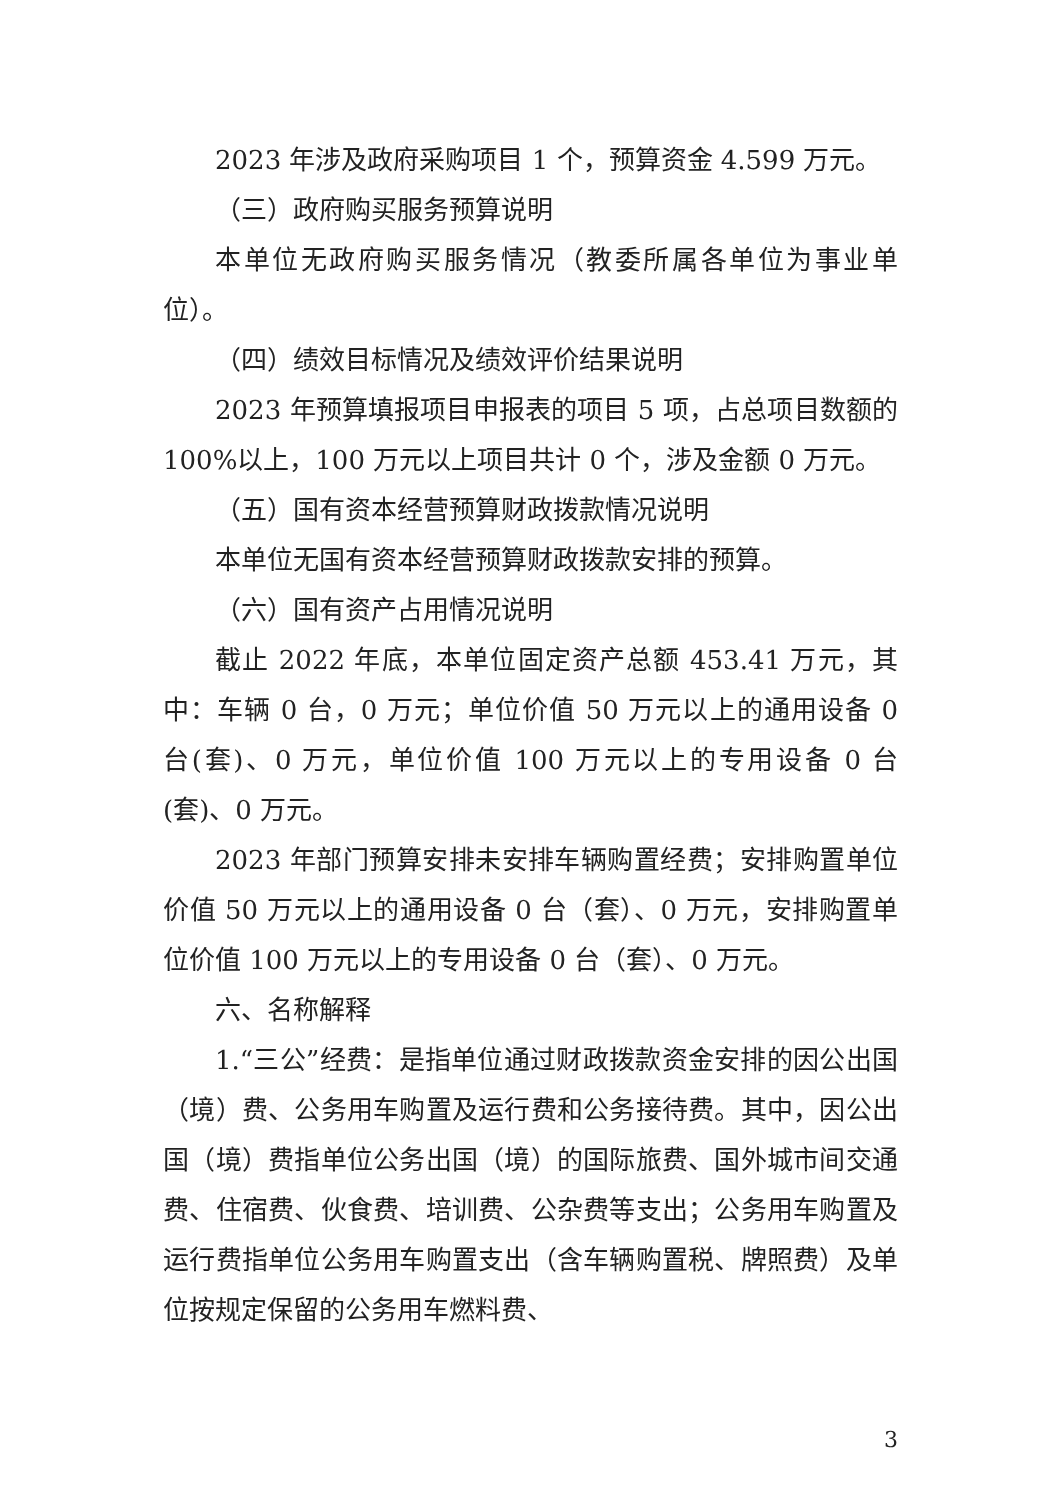2023 年涉及政府采购项目 1 个，预算资金 4.599 万元。
（三）政府购买服务预算说明
本单位无政府购买服务情况（教委所属各单位为事业单位）。
（四）绩效目标情况及绩效评价结果说明
2023 年预算填报项目申报表的项目 5 项，占总项目数额的 100%以上，100 万元以上项目共计 0 个，涉及金额 0 万元。
（五）国有资本经营预算财政拨款情况说明
本单位无国有资本经营预算财政拨款安排的预算。
（六）国有资产占用情况说明
截止 2022 年底，本单位固定资产总额 453.41 万元，其中：车辆 0 台，0 万元；单位价值 50 万元以上的通用设备 0 台(套)、0 万元，单位价值 100 万元以上的专用设备 0 台(套)、0 万元。
2023 年部门预算安排未安排车辆购置经费；安排购置单位价值 50 万元以上的通用设备 0 台（套）、0 万元，安排购置单位价值 100 万元以上的专用设备 0 台（套）、0 万元。
六、名称解释
1.“三公”经费：是指单位通过财政拨款资金安排的因公出国（境）费、公务用车购置及运行费和公务接待费。其中，因公出国（境）费指单位公务出国（境）的国际旅费、国外城市间交通费、住宿费、伙食费、培训费、公杂费等支出；公务用车购置及运行费指单位公务用车购置支出（含车辆购置税、牌照费）及单位按规定保留的公务用车燃料费、
3